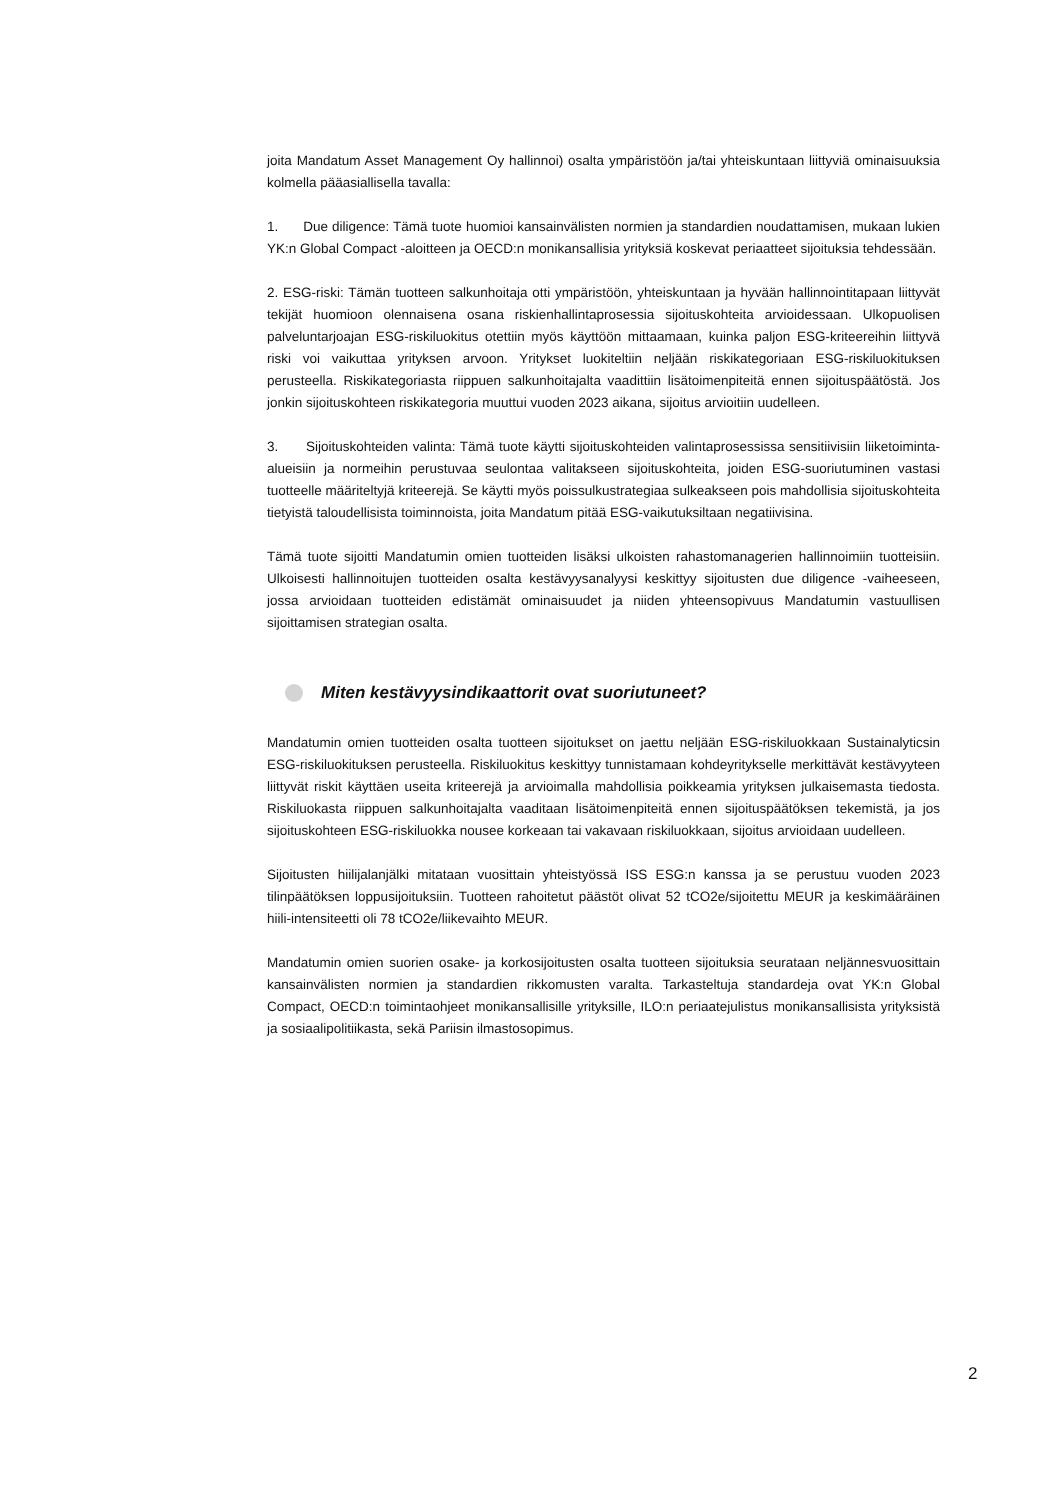joita Mandatum Asset Management Oy hallinnoi) osalta ympäristöön ja/tai yhteiskuntaan liittyviä ominaisuuksia kolmella pääasiallisella tavalla:
1. Due diligence: Tämä tuote huomioi kansainvälisten normien ja standardien noudattamisen, mukaan lukien YK:n Global Compact -aloitteen ja OECD:n monikansallisia yrityksiä koskevat periaatteet sijoituksia tehdessään.
2. ESG-riski: Tämän tuotteen salkunhoitaja otti ympäristöön, yhteiskuntaan ja hyvään hallinnointitapaan liittyvät tekijät huomioon olennaisena osana riskienhallintaprosessia sijoituskohteita arvioidessaan. Ulkopuolisen palveluntarjoajan ESG-riskiluokitus otettiin myös käyttöön mittaamaan, kuinka paljon ESG-kriteereihin liittyvä riski voi vaikuttaa yrityksen arvoon. Yritykset luokiteltiin neljään riskikategoriaan ESG-riskiluokituksen perusteella. Riskikategoriasta riippuen salkunhoitajalta vaadittiin lisätoimenpiteitä ennen sijoituspäätöstä. Jos jonkin sijoituskohteen riskikategoria muuttui vuoden 2023 aikana, sijoitus arvioitiin uudelleen.
3. Sijoituskohteiden valinta: Tämä tuote käytti sijoituskohteiden valintaprosessissa sensitiivisiin liiketoiminta-alueisiin ja normeihin perustuvaa seulontaa valitakseen sijoituskohteita, joiden ESG-suoriutuminen vastasi tuotteelle määriteltyjä kriteerejä. Se käytti myös poissulkustrategiaa sulkeakseen pois mahdollisia sijoituskohteita tietyistä taloudellisista toiminnoista, joita Mandatum pitää ESG-vaikutuksiltaan negatiivisina.
Tämä tuote sijoitti Mandatumin omien tuotteiden lisäksi ulkoisten rahastomanagerien hallinnoimiin tuotteisiin. Ulkoisesti hallinnoitujen tuotteiden osalta kestävyysanalyysi keskittyy sijoitusten due diligence -vaiheeseen, jossa arvioidaan tuotteiden edistämät ominaisuudet ja niiden yhteensopivuus Mandatumin vastuullisen sijoittamisen strategian osalta.
Miten kestävyysindikaattorit ovat suoriutuneet?
Mandatumin omien tuotteiden osalta tuotteen sijoitukset on jaettu neljään ESG-riskiluokkaan Sustainalyticsin ESG-riskiluokituksen perusteella. Riskiluokitus keskittyy tunnistamaan kohdeyritykselle merkittävät kestävyyteen liittyvät riskit käyttäen useita kriteerejä ja arvioimalla mahdollisia poikkeamia yrityksen julkaisemasta tiedosta. Riskiluokasta riippuen salkunhoitajalta vaaditaan lisätoimenpiteitä ennen sijoituspäätöksen tekemistä, ja jos sijoituskohteen ESG-riskiluokka nousee korkeaan tai vakavaan riskiluokkaan, sijoitus arvioidaan uudelleen.
Sijoitusten hiilijalanjälki mitataan vuosittain yhteistyössä ISS ESG:n kanssa ja se perustuu vuoden 2023 tilinpäätöksen loppusijoituksiin. Tuotteen rahoitetut päästöt olivat 52 tCO2e/sijoitettu MEUR ja keskimääräinen hiili-intensiteetti oli 78 tCO2e/liikevaihto MEUR.
Mandatumin omien suorien osake- ja korkosijoitusten osalta tuotteen sijoituksia seurataan neljännesvuosittain kansainvälisten normien ja standardien rikkomusten varalta. Tarkasteltuja standardeja ovat YK:n Global Compact, OECD:n toimintaohjeet monikansallisille yrityksille, ILO:n periaatejulistus monikansallisista yrityksistä ja sosiaalipolitiikasta, sekä Pariisin ilmastosopimus.
2